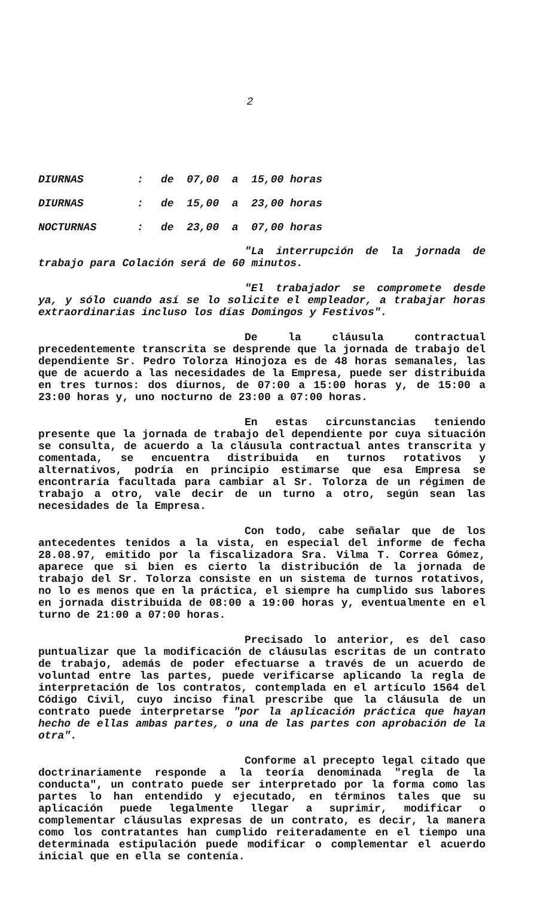2
DIURNAS: de 07,00 a 15,00 horas
DIURNAS: de 15,00 a 23,00 horas
NOCTURNAS: de 23,00 a 07,00 horas
"La interrupción de la jornada de trabajo para Colación será de 60 minutos.
"El trabajador se compromete desde ya, y sólo cuando así se lo solicite el empleador, a trabajar horas extraordinarias incluso los días Domingos y Festivos".
De la cláusula contractual precedentemente transcrita se desprende que la jornada de trabajo del dependiente Sr. Pedro Tolorza Hinojoza es de 48 horas semanales, las que de acuerdo a las necesidades de la Empresa, puede ser distribuida en tres turnos: dos diurnos, de 07:00 a 15:00 horas y, de 15:00 a 23:00 horas y, uno nocturno de 23:00 a 07:00 horas.
En estas circunstancias teniendo presente que la jornada de trabajo del dependiente por cuya situación se consulta, de acuerdo a la cláusula contractual antes transcrita y comentada, se encuentra distribuida en turnos rotativos y alternativos, podría en principio estimarse que esa Empresa se encontraría facultada para cambiar al Sr. Tolorza de un régimen de trabajo a otro, vale decir de un turno a otro, según sean las necesidades de la Empresa.
Con todo, cabe señalar que de los antecedentes tenidos a la vista, en especial del informe de fecha 28.08.97, emitido por la fiscalizadora Sra. Vilma T. Correa Gómez, aparece que si bien es cierto la distribución de la jornada de trabajo del Sr. Tolorza consiste en un sistema de turnos rotativos, no lo es menos que en la práctica, el siempre ha cumplido sus labores en jornada distribuida de 08:00 a 19:00 horas y, eventualmente en el turno de 21:00 a 07:00 horas.
Precisado lo anterior, es del caso puntualizar que la modificación de cláusulas escritas de un contrato de trabajo, además de poder efectuarse a través de un acuerdo de voluntad entre las partes, puede verificarse aplicando la regla de interpretación de los contratos, contemplada en el artículo 1564 del Código Civil, cuyo inciso final prescribe que la cláusula de un contrato puede interpretarse "por la aplicación práctica que hayan hecho de ellas ambas partes, o una de las partes con aprobación de la otra".
Conforme al precepto legal citado que doctrinariamente responde a la teoría denominada "regla de la conducta", un contrato puede ser interpretado por la forma como las partes lo han entendido y ejecutado, en términos tales que su aplicación puede legalmente llegar a suprimir, modificar o complementar cláusulas expresas de un contrato, es decir, la manera como los contratantes han cumplido reiteradamente en el tiempo una determinada estipulación puede modificar o complementar el acuerdo inicial que en ella se contenía.